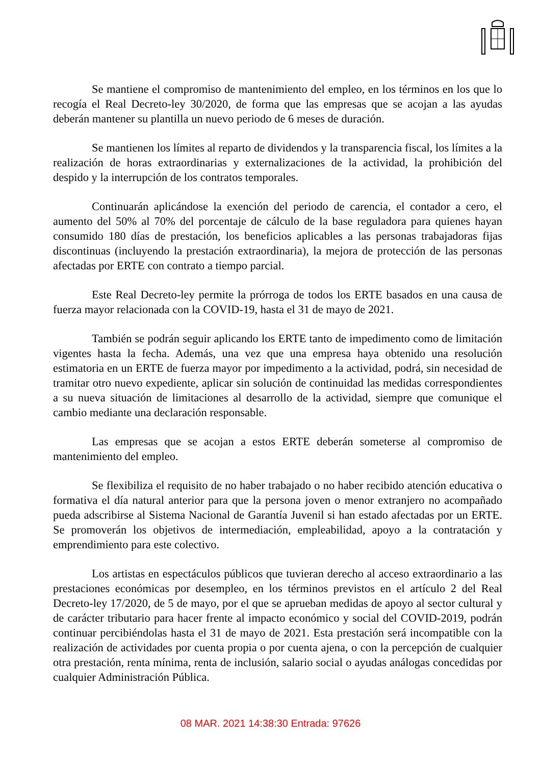Se mantiene el compromiso de mantenimiento del empleo, en los términos en los que lo recogía el Real Decreto-ley 30/2020, de forma que las empresas que se acojan a las ayudas deberán mantener su plantilla un nuevo periodo de 6 meses de duración.
Se mantienen los límites al reparto de dividendos y la transparencia fiscal, los límites a la realización de horas extraordinarias y externalizaciones de la actividad, la prohibición del despido y la interrupción de los contratos temporales.
Continuarán aplicándose la exención del periodo de carencia, el contador a cero, el aumento del 50% al 70% del porcentaje de cálculo de la base reguladora para quienes hayan consumido 180 días de prestación, los beneficios aplicables a las personas trabajadoras fijas discontinuas (incluyendo la prestación extraordinaria), la mejora de protección de las personas afectadas por ERTE con contrato a tiempo parcial.
Este Real Decreto-ley permite la prórroga de todos los ERTE basados en una causa de fuerza mayor relacionada con la COVID-19, hasta el 31 de mayo de 2021.
También se podrán seguir aplicando los ERTE tanto de impedimento como de limitación vigentes hasta la fecha. Además, una vez que una empresa haya obtenido una resolución estimatoria en un ERTE de fuerza mayor por impedimento a la actividad, podrá, sin necesidad de tramitar otro nuevo expediente, aplicar sin solución de continuidad las medidas correspondientes a su nueva situación de limitaciones al desarrollo de la actividad, siempre que comunique el cambio mediante una declaración responsable.
Las empresas que se acojan a estos ERTE deberán someterse al compromiso de mantenimiento del empleo.
Se flexibiliza el requisito de no haber trabajado o no haber recibido atención educativa o formativa el día natural anterior para que la persona joven o menor extranjero no acompañado pueda adscribirse al Sistema Nacional de Garantía Juvenil si han estado afectadas por un ERTE. Se promoverán los objetivos de intermediación, empleabilidad, apoyo a la contratación y emprendimiento para este colectivo.
Los artistas en espectáculos públicos que tuvieran derecho al acceso extraordinario a las prestaciones económicas por desempleo, en los términos previstos en el artículo 2 del Real Decreto-ley 17/2020, de 5 de mayo, por el que se aprueban medidas de apoyo al sector cultural y de carácter tributario para hacer frente al impacto económico y social del COVID-2019, podrán continuar percibiéndolas hasta el 31 de mayo de 2021. Esta prestación será incompatible con la realización de actividades por cuenta propia o por cuenta ajena, o con la percepción de cualquier otra prestación, renta mínima, renta de inclusión, salario social o ayudas análogas concedidas por cualquier Administración Pública.
08 MAR. 2021 14:38:30 Entrada: 97626